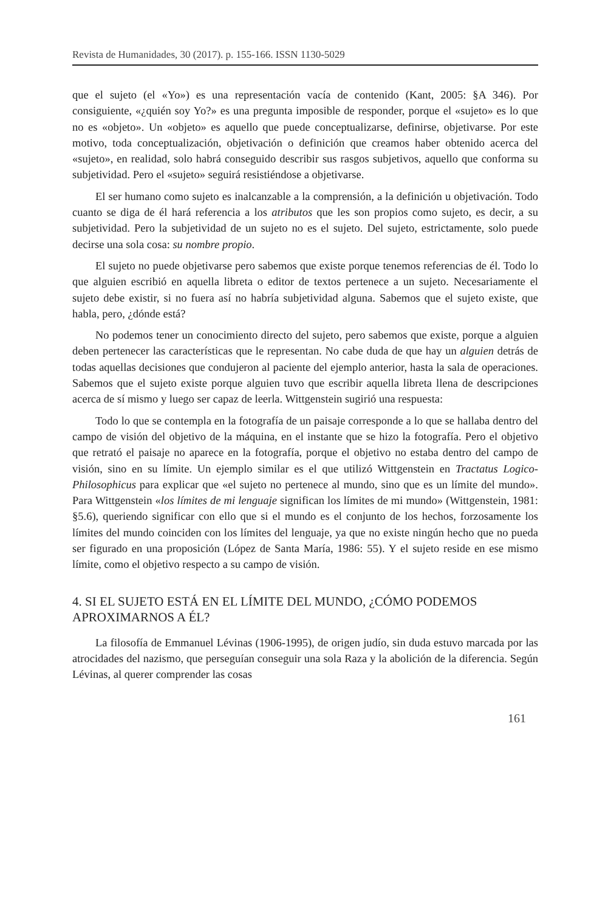Revista de Humanidades, 30 (2017). p. 155-166. ISSN 1130-5029
que el sujeto (el «Yo») es una representación vacía de contenido (Kant, 2005: §A 346). Por consiguiente, «¿quién soy Yo?» es una pregunta imposible de responder, porque el «sujeto» es lo que no es «objeto». Un «objeto» es aquello que puede conceptualizarse, definirse, objetivarse. Por este motivo, toda conceptualización, objetivación o definición que creamos haber obtenido acerca del «sujeto», en realidad, solo habrá conseguido describir sus rasgos subjetivos, aquello que conforma su subjetividad. Pero el «sujeto» seguirá resistiéndose a objetivarse.
El ser humano como sujeto es inalcanzable a la comprensión, a la definición u objetivación. Todo cuanto se diga de él hará referencia a los atributos que les son propios como sujeto, es decir, a su subjetividad. Pero la subjetividad de un sujeto no es el sujeto. Del sujeto, estrictamente, solo puede decirse una sola cosa: su nombre propio.
El sujeto no puede objetivarse pero sabemos que existe porque tenemos referencias de él. Todo lo que alguien escribió en aquella libreta o editor de textos pertenece a un sujeto. Necesariamente el sujeto debe existir, si no fuera así no habría subjetividad alguna. Sabemos que el sujeto existe, que habla, pero, ¿dónde está?
No podemos tener un conocimiento directo del sujeto, pero sabemos que existe, porque a alguien deben pertenecer las características que le representan. No cabe duda de que hay un alguien detrás de todas aquellas decisiones que condujeron al paciente del ejemplo anterior, hasta la sala de operaciones. Sabemos que el sujeto existe porque alguien tuvo que escribir aquella libreta llena de descripciones acerca de sí mismo y luego ser capaz de leerla. Wittgenstein sugirió una respuesta:
Todo lo que se contempla en la fotografía de un paisaje corresponde a lo que se hallaba dentro del campo de visión del objetivo de la máquina, en el instante que se hizo la fotografía. Pero el objetivo que retrató el paisaje no aparece en la fotografía, porque el objetivo no estaba dentro del campo de visión, sino en su límite. Un ejemplo similar es el que utilizó Wittgenstein en Tractatus Logico-Philosophicus para explicar que «el sujeto no pertenece al mundo, sino que es un límite del mundo». Para Wittgenstein «los límites de mi lenguaje significan los límites de mi mundo» (Wittgenstein, 1981: §5.6), queriendo significar con ello que si el mundo es el conjunto de los hechos, forzosamente los límites del mundo coinciden con los límites del lenguaje, ya que no existe ningún hecho que no pueda ser figurado en una proposición (López de Santa María, 1986: 55). Y el sujeto reside en ese mismo límite, como el objetivo respecto a su campo de visión.
4. SI EL SUJETO ESTÁ EN EL LÍMITE DEL MUNDO, ¿CÓMO PODEMOS APROXIMARNOS A ÉL?
La filosofía de Emmanuel Lévinas (1906-1995), de origen judío, sin duda estuvo marcada por las atrocidades del nazismo, que perseguían conseguir una sola Raza y la abolición de la diferencia. Según Lévinas, al querer comprender las cosas
161